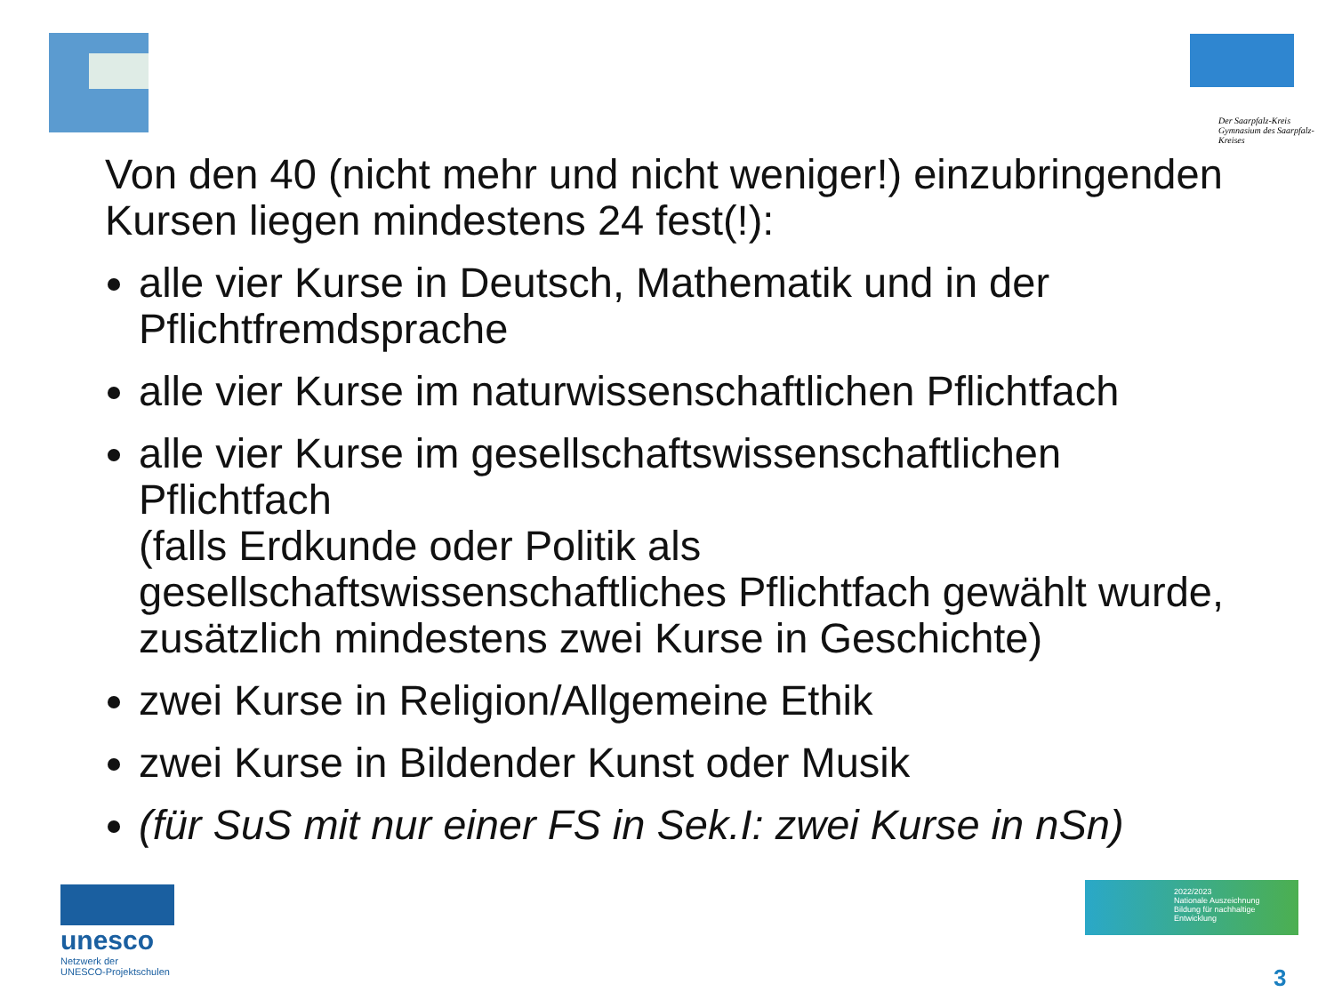Der Saarpfalz-Kreis
Gymnasium des Saarpfalz-Kreises
Von den 40 (nicht mehr und nicht weniger!) einzubringenden Kursen liegen mindestens 24 fest(!):
alle vier Kurse in Deutsch, Mathematik und in der Pflichtfremdsprache
alle vier Kurse im naturwissenschaftlichen Pflichtfach
alle vier Kurse im gesellschaftswissenschaftlichen Pflichtfach
(falls Erdkunde oder Politik als gesellschaftswissenschaftliches Pflichtfach gewählt wurde, zusätzlich mindestens zwei Kurse in Geschichte)
zwei Kurse in Religion/Allgemeine Ethik
zwei Kurse in Bildender Kunst oder Musik
(für SuS mit nur einer FS in Sek.I: zwei Kurse in nSn)
unesco
Netzwerk der
UNESCO-Projektschulen
2022/2023
Nationale Auszeichnung
Bildung für nachhaltige Entwicklung
3